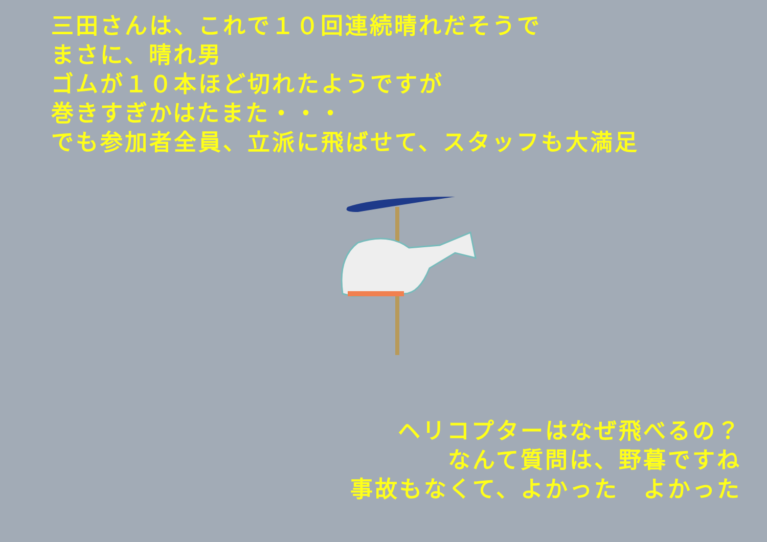三田さんは、これで１０回連続晴れだそうで
まさに、晴れ男
ゴムが１０本ほど切れたようですが
巻きすぎかはたまた・・・
でも参加者全員、立派に飛ばせて、スタッフも大満足
ヘリコプターはなぜ飛べるの？
なんて質問は、野暮ですね
事故もなくて、よかった　よかった